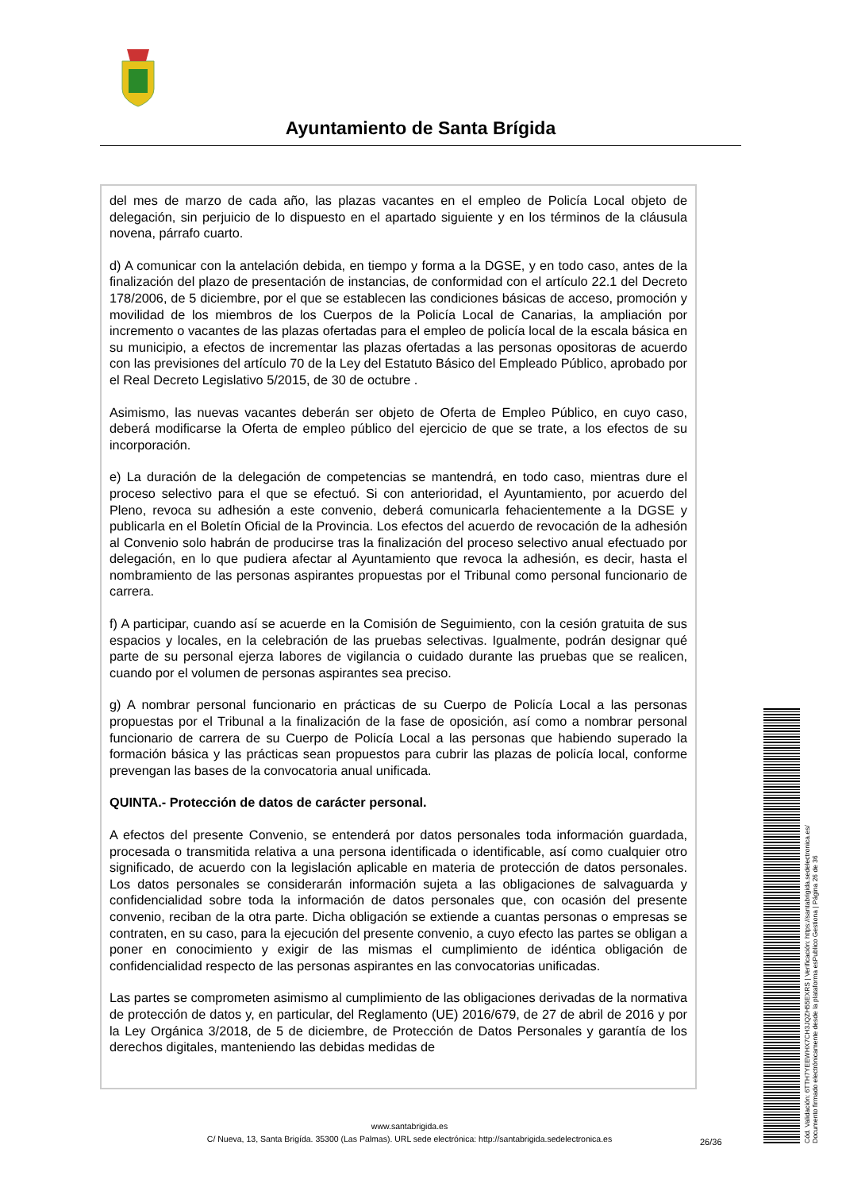Ayuntamiento de Santa Brígida
del mes de marzo de cada año, las plazas vacantes en el empleo de Policía Local objeto de delegación, sin perjuicio de lo dispuesto en el apartado siguiente y en los términos de la cláusula novena, párrafo cuarto.
d) A comunicar con la antelación debida, en tiempo y forma a la DGSE, y en todo caso, antes de la finalización del plazo de presentación de instancias, de conformidad con el artículo 22.1 del Decreto 178/2006, de 5 diciembre, por el que se establecen las condiciones básicas de acceso, promoción y movilidad de los miembros de los Cuerpos de la Policía Local de Canarias, la ampliación por incremento o vacantes de las plazas ofertadas para el empleo de policía local de la escala básica en su municipio, a efectos de incrementar las plazas ofertadas a las personas opositoras de acuerdo con las previsiones del artículo 70 de la Ley del Estatuto Básico del Empleado Público, aprobado por el Real Decreto Legislativo 5/2015, de 30 de octubre .
Asimismo, las nuevas vacantes deberán ser objeto de Oferta de Empleo Público, en cuyo caso, deberá modificarse la Oferta de empleo público del ejercicio de que se trate, a los efectos de su incorporación.
e) La duración de la delegación de competencias se mantendrá, en todo caso, mientras dure el proceso selectivo para el que se efectuó. Si con anterioridad, el Ayuntamiento, por acuerdo del Pleno, revoca su adhesión a este convenio, deberá comunicarla fehacientemente a la DGSE y publicarla en el Boletín Oficial de la Provincia. Los efectos del acuerdo de revocación de la adhesión al Convenio solo habrán de producirse tras la finalización del proceso selectivo anual efectuado por delegación, en lo que pudiera afectar al Ayuntamiento que revoca la adhesión, es decir, hasta el nombramiento de las personas aspirantes propuestas por el Tribunal como personal funcionario de carrera.
f) A participar, cuando así se acuerde en la Comisión de Seguimiento, con la cesión gratuita de sus espacios y locales, en la celebración de las pruebas selectivas. Igualmente, podrán designar qué parte de su personal ejerza labores de vigilancia o cuidado durante las pruebas que se realicen, cuando por el volumen de personas aspirantes sea preciso.
g) A nombrar personal funcionario en prácticas de su Cuerpo de Policía Local a las personas propuestas por el Tribunal a la finalización de la fase de oposición, así como a nombrar personal funcionario de carrera de su Cuerpo de Policía Local a las personas que habiendo superado la formación básica y las prácticas sean propuestos para cubrir las plazas de policía local, conforme prevengan las bases de la convocatoria anual unificada.
QUINTA.- Protección de datos de carácter personal.
A efectos del presente Convenio, se entenderá por datos personales toda información guardada, procesada o transmitida relativa a una persona identificada o identificable, así como cualquier otro significado, de acuerdo con la legislación aplicable en materia de protección de datos personales. Los datos personales se considerarán información sujeta a las obligaciones de salvaguarda y confidencialidad sobre toda la información de datos personales que, con ocasión del presente convenio, reciban de la otra parte. Dicha obligación se extiende a cuantas personas o empresas se contraten, en su caso, para la ejecución del presente convenio, a cuyo efecto las partes se obligan a poner en conocimiento y exigir de las mismas el cumplimiento de idéntica obligación de confidencialidad respecto de las personas aspirantes en las convocatorias unificadas.
Las partes se comprometen asimismo al cumplimiento de las obligaciones derivadas de la normativa de protección de datos y, en particular, del Reglamento (UE) 2016/679, de 27 de abril de 2016 y por la Ley Orgánica 3/2018, de 5 de diciembre, de Protección de Datos Personales y garantía de los derechos digitales, manteniendo las debidas medidas de
www.santabrigida.es
C/ Nueva, 13, Santa Brigída. 35300 (Las Palmas). URL sede electrónica: http://santabrigida.sedelectronica.es
26/36
Cód. Validación: 6TTH7YEEWHX7CH3JQZH55EXRS | Verificación: https://santabrigida.sedelectronica.es/
Documento firmado electrónicamente desde la plataforma esPublico Gestiona | Página 26 de 36